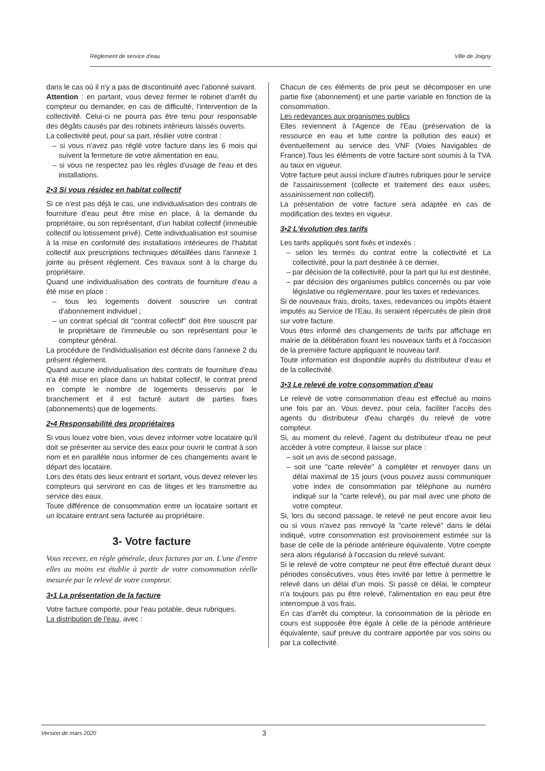Règlement de service d'eau Ville de Joigny
dans le cas où il n'y a pas de discontinuité avec l'abonné suivant.
Attention : en partant, vous devez fermer le robinet d'arrêt du compteur ou demander, en cas de difficulté, l'intervention de la collectivité. Celui-ci ne pourra pas être tenu pour responsable des dégâts causés par des robinets intérieurs laissés ouverts.
La collectivité peut, pour sa part, résilier votre contrat :
– si vous n'avez pas réglé votre facture dans les 6 mois qui suivent la fermeture de votre alimentation en eau,
– si vous ne respectez pas les règles d'usage de l'eau et des installations.
2•3 Si vous résidez en habitat collectif
Si ce n'est pas déjà le cas, une individualisation des contrats de fourniture d'eau peut être mise en place, à la demande du propriétaire, ou son représentant, d'un habitat collectif (immeuble collectif ou lotissement privé). Cette individualisation est soumise à la mise en conformité des installations intérieures de l'habitat collectif aux prescriptions techniques détaillées dans l'annexe 1 jointe au présent règlement. Ces travaux sont à la charge du propriétaire.
Quand une individualisation des contrats de fourniture d'eau a été mise en place :
– tous les logements doivent souscrire un contrat d'abonnement individuel ;
– un contrat spécial dit "contrat collectif" doit être souscrit par le propriétaire de l'immeuble ou son représentant pour le compteur général.
La procédure de l'individualisation est décrite dans l'annexe 2 du présent règlement.
Quand aucune individualisation des contrats de fourniture d'eau n'a été mise en place dans un habitat collectif, le contrat prend en compte le nombre de logements desservis par le branchement et il est facturé autant de parties fixes (abonnements) que de logements.
2•4 Responsabilité des propriétaires
Si vous louez votre bien, vous devez informer votre locataire qu'il doit se présenter au service des eaux pour ouvrir le contrat à son nom et en parallèle nous informer de ces changements avant le départ des locataire.
Lors des états des lieux entrant et sortant, vous devez relever les compteurs qui serviront en cas de litiges et les transmettre au service des eaux.
Toute différence de consommation entre un locataire sortant et un locataire entrant sera facturée au propriétaire.
3- Votre facture
Vous recevez, en règle générale, deux factures par an. L'une d'entre elles au moins est établie à partir de votre consommation réelle mesurée par le relevé de votre compteur.
3•1 La présentation de la facture
Votre facture comporte, pour l'eau potable, deux rubriques.
La distribution de l'eau, avec :
Chacun de ces éléments de prix peut se décomposer en une partie fixe (abonnement) et une partie variable en fonction de la consommation.
Les redevances aux organismes publics
Elles reviennent à l'Agence de l'Eau (préservation de la ressource en eau et lutte contre la pollution des eaux) et éventuellement au service des VNF (Voies Navigables de France).Tous les éléments de votre facture sont soumis à la TVA au taux en vigueur.
Votre facture peut aussi inclure d'autres rubriques pour le service de l'assainissement (collecte et traitement des eaux usées, assainissement non collectif).
La présentation de votre facture sera adaptée en cas de modification des textes en vigueur.
3•2 L'évolution des tarifs
Les tarifs appliqués sont fixés et indexés :
– selon les termes du contrat entre la collectivité et La collectivité, pour la part destinée à ce dernier,
– par décision de la collectivité, pour la part qui lui est destinée,
– par décision des organismes publics concernés ou par voie législative ou réglementaire, pour les taxes et redevances.
Si de nouveaux frais, droits, taxes, redevances ou impôts étaient imputés au Service de l'Eau, ils seraient répercutés de plein droit sur votre facture.
Vous êtes informé des changements de tarifs par affichage en mairie de la délibération fixant les nouveaux tarifs et à l'occasion de la première facture appliquant le nouveau tarif.
Toute information est disponible auprès du distributeur d'eau et de la collectivité.
3•3 Le relevé de votre consommation d'eau
Le relevé de votre consommation d'eau est effectué au moins une fois par an. Vous devez, pour cela, faciliter l'accès des agents du distributeur d'eau chargés du relevé de votre compteur.
Si, au moment du relevé, l'agent du distributeur d'eau ne peut accéder à votre compteur, il laisse sur place :
– soit un avis de second passage,
– soit une "carte relevée" à compléter et renvoyer dans un délai maximal de 15 jours (vous pouvez aussi communiquer votre index de consommation par téléphone au numéro indiqué sur la "carte relevé), ou par mail avec une photo de votre compteur.
Si, lors du second passage, le relevé ne peut encore avoir lieu ou si vous n'avez pas renvoyé la "carte relevé" dans le délai indiqué, votre consommation est provisoirement estimée sur la base de celle de la période antérieure équivalente. Votre compte sera alors régularisé à l'occasion du relevé suivant.
Si le relevé de votre compteur ne peut être effectué durant deux périodes consécutives, vous êtes invité par lettre à permettre le relevé dans un délai d'un mois. Si passé ce délai, le compteur n'a toujours pas pu être relevé, l'alimentation en eau peut être interrompue à vos frais.
En cas d'arrêt du compteur, la consommation de la période en cours est supposée être égale à celle de la période antérieure équivalente, sauf preuve du contraire apportée par vos soins ou par La collectivité.
Version de mars 2020 3